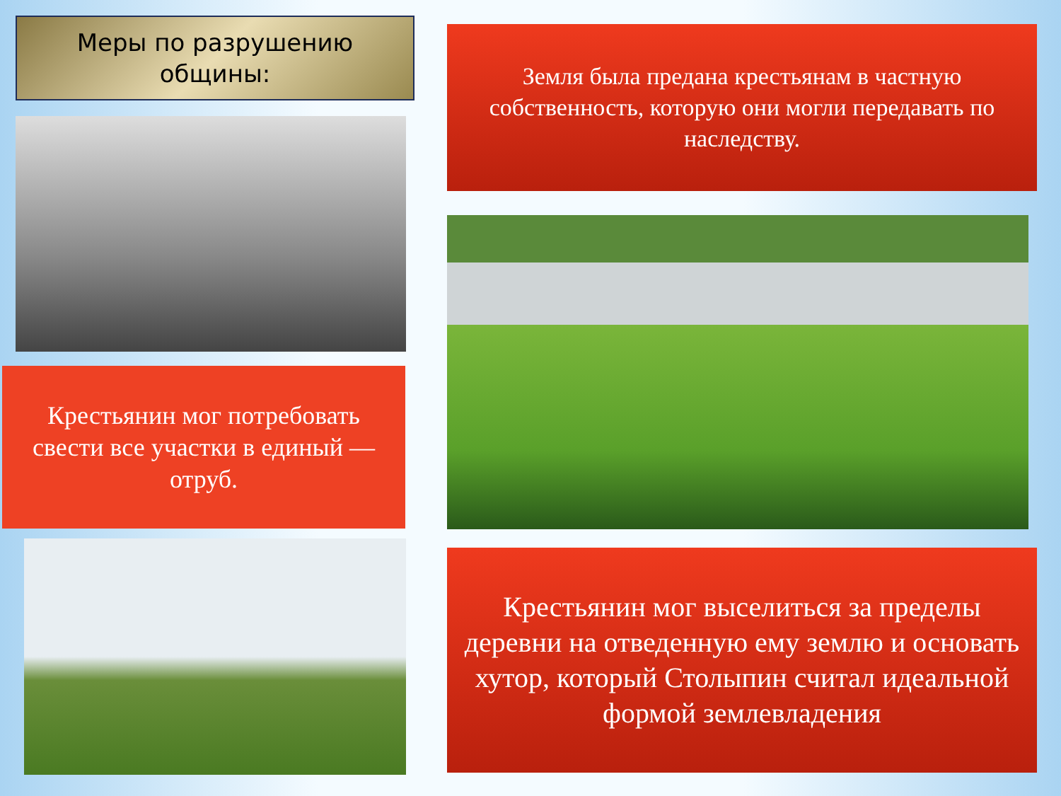Меры по разрушению
общины:
Крестьянин мог потребовать свести все участки в единый — отруб.
Земля была предана крестьянам в частную собственность, которую они могли передавать по наследству.
Крестьянин мог выселиться за пределы деревни на отведенную ему землю и основать хутор, который Столыпин считал идеальной формой землевладения